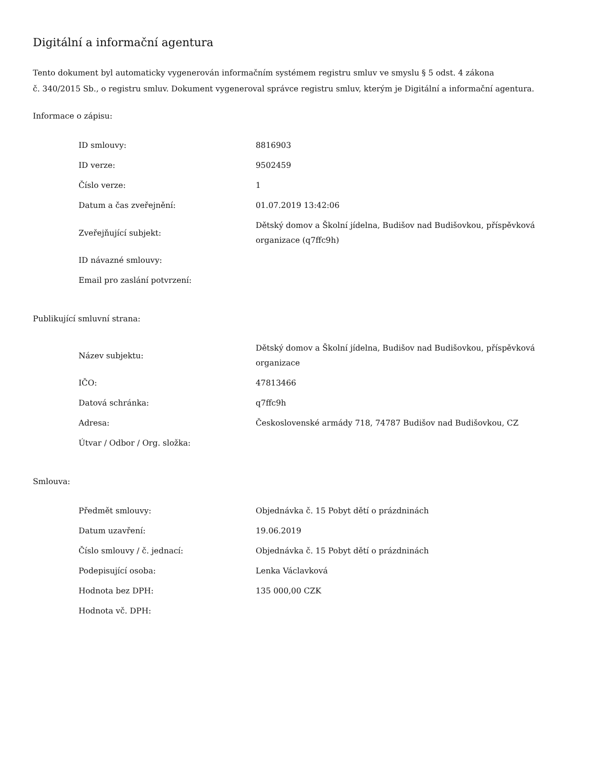Digitální a informační agentura
Tento dokument byl automaticky vygenerován informačním systémem registru smluv ve smyslu § 5 odst. 4 zákona
č. 340/2015 Sb., o registru smluv. Dokument vygeneroval správce registru smluv, kterým je Digitální a informační agentura.
Informace o zápisu:
| ID smlouvy: | 8816903 |
| ID verze: | 9502459 |
| Číslo verze: | 1 |
| Datum a čas zveřejnění: | 01.07.2019 13:42:06 |
| Zveřejňující subjekt: | Dětský domov a Školní jídelna, Budišov nad Budišovkou, příspěvková organizace (q7ffc9h) |
| ID návazné smlouvy: | |
| Email pro zaslání potvrzení: | |
Publikující smluvní strana:
| Název subjektu: | Dětský domov a Školní jídelna, Budišov nad Budišovkou, příspěvková organizace |
| IČO: | 47813466 |
| Datová schránka: | q7ffc9h |
| Adresa: | Československé armády 718, 74787 Budišov nad Budišovkou, CZ |
| Útvar / Odbor / Org. složka: | |
Smlouva:
| Předmět smlouvy: | Objednávka č. 15 Pobyt dětí o prázdninách |
| Datum uzavření: | 19.06.2019 |
| Číslo smlouvy / č. jednací: | Objednávka č. 15 Pobyt dětí o prázdninách |
| Podepisující osoba: | Lenka Václavková |
| Hodnota bez DPH: | 135 000,00 CZK |
| Hodnota vč. DPH: | |